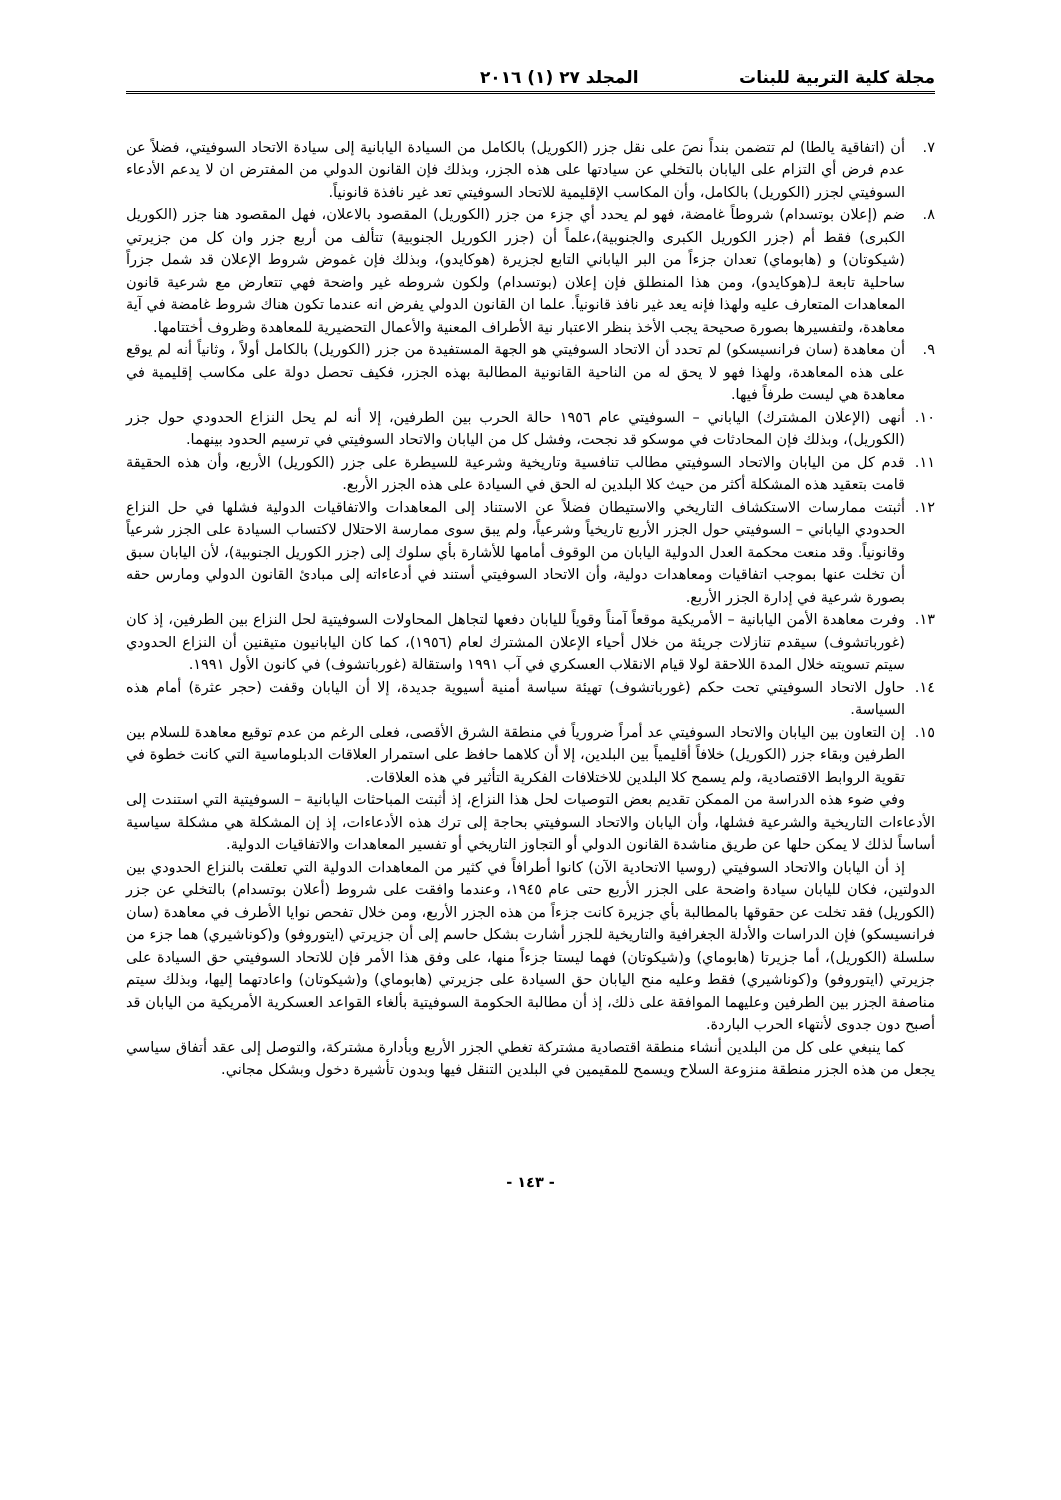مجلة كلية التربية للبنات المجلد ٢٧ (١) ٢٠١٦
٧. أن (اتفاقية يالطا) لم تتضمن بنداً نصَ على نقل جزر (الكوريل) بالكامل من السيادة اليابانية إلى سيادة الاتحاد السوفيتي، فضلاً عن عدم فرض أي التزام على اليابان بالتخلي عن سيادتها على هذه الجزر، وبذلك فإن القانون الدولي من المفترض ان لا يدعم الأدعاء السوفيتي لجزر (الكوريل) بالكامل، وأن المكاسب الإقليمية للاتحاد السوفيتي تعد غير نافذة قانونياً.
٨. ضم (إعلان بوتسدام) شروطاً غامضة، فهو لم يحدد أي جزء من جزر (الكوريل) المقصود بالاعلان، فهل المقصود هنا جزر (الكوريل الكبرى) فقط أم (جزر الكوريل الكبرى والجنوبية)،علماً أن (جزر الكوريل الجنوبية) تتألف من أربع جزر وان كل من جزيرتي (شيكوتان) و (هابوماي) تعدان جزءاً من البر الياباني التابع لجزيرة (هوكايدو)، وبذلك فإن غموض شروط الإعلان قد شمل جزراً ساحلية تابعة لـ(هوكايدو)، ومن هذا المنطلق فإن إعلان (بوتسدام) ولكون شروطه غير واضحة فهي تتعارض مع شرعية قانون المعاهدات المتعارف عليه ولهذا فإنه يعد غير نافذ قانونياً. علما ان القانون الدولي يفرض انه عندما تكون هناك شروط غامضة في آية معاهدة، ولتفسيرها بصورة صحيحة يجب الأخذ بنظر الاعتبار نية الأطراف المعنية والأعمال التحضيرية للمعاهدة وظروف أختتامها.
٩. أن معاهدة (سان فرانسيسكو) لم تحدد أن الاتحاد السوفيتي هو الجهة المستفيدة من جزر (الكوريل) بالكامل أولاً ، وثانياً أنه لم يوقع على هذه المعاهدة، ولهذا فهو لا يحق له من الناحية القانونية المطالبة بهذه الجزر، فكيف تحصل دولة على مكاسب إقليمية في معاهدة هي ليست طرفاً فيها.
١٠. أنهى (الإعلان المشترك) الياباني – السوفيتي عام ١٩٥٦ حالة الحرب بين الطرفين، إلا أنه لم يحل النزاع الحدودي حول جزر (الكوريل)، وبذلك فإن المحادثات في موسكو قد نجحت، وفشل كل من اليابان والاتحاد السوفيتي في ترسيم الحدود بينهما.
١١. قدم كل من اليابان والاتحاد السوفيتي مطالب تنافسية وتاريخية وشرعية للسيطرة على جزر (الكوريل) الأربع، وأن هذه الحقيقة قامت بتعقيد هذه المشكلة أكثر من حيث كلا البلدين له الحق في السيادة على هذه الجزر الأربع.
١٢. أثبتت ممارسات الاستكشاف التاريخي والاستيطان فضلاً عن الاستناد إلى المعاهدات والاتفاقيات الدولية فشلها في حل النزاع الحدودي الياباني – السوفيتي حول الجزر الأربع تاريخياً وشرعياً، ولم يبق سوى ممارسة الاحتلال لاكتساب السيادة على الجزر شرعياً وقانونياً. وقد منعت محكمة العدل الدولية اليابان من الوقوف أمامها للأشارة بأي سلوك إلى (جزر الكوريل الجنوبية)، لأن اليابان سبق أن تخلت عنها بموجب اتفاقيات ومعاهدات دولية، وأن الاتحاد السوفيتي أستند في أدعاءاته إلى مبادئ القانون الدولي ومارس حقه بصورة شرعية في إدارة الجزر الأربع.
١٣. وفرت معاهدة الأمن اليابانية – الأمريكية موقعاً آمناً وقوياً لليابان دفعها لتجاهل المحاولات السوفيتية لحل النزاع بين الطرفين، إذ كان (غورباتشوف) سيقدم تنازلات جريئة من خلال أحياء الإعلان المشترك لعام (١٩٥٦)، كما كان اليابانيون متيقنين أن النزاع الحدودي سيتم تسويته خلال المدة اللاحقة لولا قيام الانقلاب العسكري في آب ١٩٩١ واستقالة (غورباتشوف) في كانون الأول ١٩٩١.
١٤. حاول الاتحاد السوفيتي تحت حكم (غورباتشوف) تهيئة سياسة أمنية أسيوية جديدة، إلا أن اليابان وقفت (حجر عثرة) أمام هذه السياسة.
١٥. إن التعاون بين اليابان والاتحاد السوفيتي عد أمراً ضرورياً في منطقة الشرق الأقصى، فعلى الرغم من عدم توقيع معاهدة للسلام بين الطرفين وبقاء جزر (الكوريل) خلافاً أقليمياً بين البلدين، إلا أن كلاهما حافظ على استمرار العلاقات الدبلوماسية التي كانت خطوة في تقوية الروابط الاقتصادية، ولم يسمح كلا البلدين للاختلافات الفكرية التأثير في هذه العلاقات.
وفي ضوء هذه الدراسة من الممكن تقديم بعض التوصيات لحل هذا النزاع، إذ أثبتت المباحثات اليابانية – السوفيتية التي استندت إلى الأدعاءات التاريخية والشرعية فشلها، وأن اليابان والاتحاد السوفيتي بحاجة إلى ترك هذه الأدعاءات، إذ إن المشكلة هي مشكلة سياسية أساساً لذلك لا يمكن حلها عن طريق مناشدة القانون الدولي أو التجاوز التاريخي أو تفسير المعاهدات والاتفاقيات الدولية.
إذ أن اليابان والاتحاد السوفيتي (روسيا الاتحادية الآن) كانوا أطرافاً في كثير من المعاهدات الدولية التي تعلقت بالنزاع الحدودي بين الدولتين، فكان لليابان سيادة واضحة على الجزر الأربع حتى عام ١٩٤٥، وعندما وافقت على شروط (أعلان بوتسدام) بالتخلي عن جزر (الكوريل) فقد تخلت عن حقوقها بالمطالبة بأي جزيرة كانت جزءاً من هذه الجزر الأربع، ومن خلال تفحص نوايا الأطرف في معاهدة (سان فرانسيسكو) فإن الدراسات والأدلة الجغرافية والتاريخية للجزر أشارت بشكل حاسم إلى أن جزيرتي (ايتوروفو) و(كوناشيري) هما جزء من سلسلة (الكوريل)، أما جزيرتا (هابوماي) و(شيكوتان) فهما ليستا جزءاً منها، على وفق هذا الأمر فإن للاتحاد السوفيتي حق السيادة على جزيرتي (ايتوروفو) و(كوناشيري) فقط وعليه منح اليابان حق السيادة على جزيرتي (هابوماي) و(شيكوتان) واعادتهما إليها، وبذلك سيتم مناصفة الجزر بين الطرفين وعليهما الموافقة على ذلك، إذ أن مطالبة الحكومة السوفيتية بألغاء القواعد العسكرية الأمريكية من اليابان قد أصبح دون جدوى لأنتهاء الحرب الباردة.
كما ينبغي على كل من البلدين أنشاء منطقة اقتصادية مشتركة تغطي الجزر الأربع وبأدارة مشتركة، والتوصل إلى عقد أتفاق سياسي يجعل من هذه الجزر منطقة منزوعة السلاح ويسمح للمقيمين في البلدين التنقل فيها وبدون تأشيرة دخول وبشكل مجاني.
- ١٤٣ -